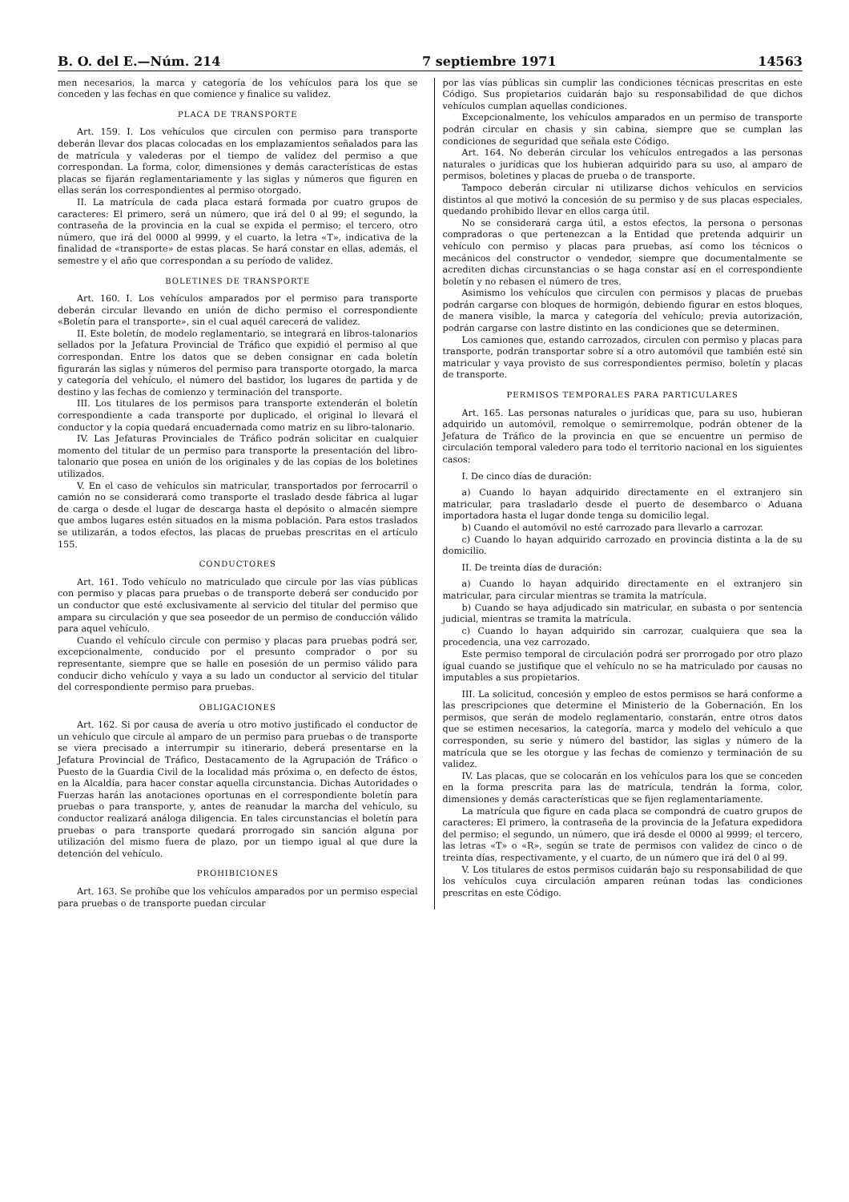B. O. del E.—Núm. 214 7 septiembre 1971 14563
men necesarios, la marca y categoría de los vehículos para los que se conceden y las fechas en que comience y finalice su validez.
PLACA DE TRANSPORTE
Art. 159. I. Los vehículos que circulen con permiso para transporte deberán llevar dos placas colocadas en los emplazamientos señalados para las de matrícula y valederas por el tiempo de validez del permiso a que correspondan. La forma, color, dimensiones y demás características de estas placas se fijarán reglamentariamente y las siglas y números que figuren en ellas serán los correspondientes al permiso otorgado.
II. La matrícula de cada placa estará formada por cuatro grupos de caracteres: El primero, será un número, que irá del 0 al 99; el segundo, la contraseña de la provincia en la cual se expida el permiso; el tercero, otro número, que irá del 0000 al 9999, y el cuarto, la letra «T», indicativa de la finalidad de «transporte» de estas placas. Se hará constar en ellas, además, el semestre y el año que correspondan a su período de validez.
BOLETINES DE TRANSPORTE
Art. 160. I. Los vehículos amparados por el permiso para transporte deberán circular llevando en unión de dicho permiso el correspondiente «Boletín para el transporte», sin el cual aquél carecerá de validez.
II. Este boletín, de modelo reglamentario, se integrará en libros-talonarios sellados por la Jefatura Provincial de Tráfico que expidió el permiso al que correspondan. Entre los datos que se deben consignar en cada boletín figurarán las siglas y números del permiso para transporte otorgado, la marca y categoría del vehículo, el número del bastidor, los lugares de partida y de destino y las fechas de comienzo y terminación del transporte.
III. Los titulares de los permisos para transporte extenderán el boletín correspondiente a cada transporte por duplicado, el original lo llevará el conductor y la copia quedará encuadernada como matriz en su libro-talonario.
IV. Las Jefaturas Provinciales de Tráfico podrán solicitar en cualquier momento del titular de un permiso para transporte la presentación del libro-talonario que posea en unión de los originales y de las copias de los boletines utilizados.
V. En el caso de vehículos sin matricular, transportados por ferrocarril o camión no se considerará como transporte el traslado desde fábrica al lugar de carga o desde el lugar de descarga hasta el depósito o almacén siempre que ambos lugares estén situados en la misma población. Para estos traslados se utilizarán, a todos efectos, las placas de pruebas prescritas en el artículo 155.
CONDUCTORES
Art. 161. Todo vehículo no matriculado que circule por las vías públicas con permiso y placas para pruebas o de transporte deberá ser conducido por un conductor que esté exclusivamente al servicio del titular del permiso que ampara su circulación y que sea poseedor de un permiso de conducción válido para aquel vehículo.
Cuando el vehículo circule con permiso y placas para pruebas podrá ser, excepcionalmente, conducido por el presunto comprador o por su representante, siempre que se halle en posesión de un permiso válido para conducir dicho vehículo y vaya a su lado un conductor al servicio del titular del correspondiente permiso para pruebas.
OBLIGACIONES
Art. 162. Si por causa de avería u otro motivo justificado el conductor de un vehículo que circule al amparo de un permiso para pruebas o de transporte se viera precisado a interrumpir su itinerario, deberá presentarse en la Jefatura Provincial de Tráfico, Destacamento de la Agrupación de Tráfico o Puesto de la Guardia Civil de la localidad más próxima o, en defecto de éstos, en la Alcaldía, para hacer constar aquella circunstancia. Dichas Autoridades o Fuerzas harán las anotaciones oportunas en el correspondiente boletín para pruebas o para transporte, y, antes de reanudar la marcha del vehículo, su conductor realizará análoga diligencia. En tales circunstancias el boletín para pruebas o para transporte quedará prorrogado sin sanción alguna por utilización del mismo fuera de plazo, por un tiempo igual al que dure la detención del vehículo.
PROHIBICIONES
Art. 163. Se prohíbe que los vehículos amparados por un permiso especial para pruebas o de transporte puedan circular
por las vías públicas sin cumplir las condiciones técnicas prescritas en este Código. Sus propietarios cuidarán bajo su responsabilidad de que dichos vehículos cumplan aquellas condiciones.
Excepcionalmente, los vehículos amparados en un permiso de transporte podrán circular en chasis y sin cabina, siempre que se cumplan las condiciones de seguridad que señala este Código.
Art. 164. No deberán circular los vehículos entregados a las personas naturales o jurídicas que los hubieran adquirido para su uso, al amparo de permisos, boletines y placas de prueba o de transporte.
Tampoco deberán circular ni utilizarse dichos vehículos en servicios distintos al que motivó la concesión de su permiso y de sus placas especiales, quedando prohibido llevar en ellos carga útil.
No se considerará carga útil, a estos efectos, la persona o personas compradoras o que pertenezcan a la Entidad que pretenda adquirir un vehículo con permiso y placas para pruebas, así como los técnicos o mecánicos del constructor o vendedor, siempre que documentalmente se acrediten dichas circunstancias o se haga constar así en el correspondiente boletín y no rebasen el número de tres.
Asimismo los vehículos que circulen con permisos y placas de pruebas podrán cargarse con bloques de hormigón, debiendo figurar en estos bloques, de manera visible, la marca y categoría del vehículo; previa autorización, podrán cargarse con lastre distinto en las condiciones que se determinen.
Los camiones que, estando carrozados, circulen con permiso y placas para transporte, podrán transportar sobre sí a otro automóvil que también esté sin matricular y vaya provisto de sus correspondientes permiso, boletín y placas de transporte.
PERMISOS TEMPORALES PARA PARTICULARES
Art. 165. Las personas naturales o jurídicas que, para su uso, hubieran adquirido un automóvil, remolque o semirremolque, podrán obtener de la Jefatura de Tráfico de la provincia en que se encuentre un permiso de circulación temporal valedero para todo el territorio nacional en los siguientes casos:
I. De cinco días de duración:
a) Cuando lo hayan adquirido directamente en el extranjero sin matricular, para trasladarlo desde el puerto de desembarco o Aduana importadora hasta el lugar donde tenga su domicilio legal.
b) Cuando el automóvil no esté carrozado para llevarlo a carrozar.
c) Cuando lo hayan adquirido carrozado en provincia distinta a la de su domicilio.
II. De treinta días de duración:
a) Cuando lo hayan adquirido directamente en el extranjero sin matricular, para circular mientras se tramita la matrícula.
b) Cuando se haya adjudicado sin matricular, en subasta o por sentencia judicial, mientras se tramita la matrícula.
c) Cuando lo hayan adquirido sin carrozar, cualquiera que sea la procedencia, una vez carrozado.
Este permiso temporal de circulación podrá ser prorrogado por otro plazo igual cuando se justifique que el vehículo no se ha matriculado por causas no imputables a sus propietarios.
III. La solicitud, concesión y empleo de estos permisos se hará conforme a las prescripciones que determine el Ministerio de la Gobernación. En los permisos, que serán de modelo reglamentario, constarán, entre otros datos que se estimen necesarios, la categoría, marca y modelo del vehículo a que corresponden, su serie y número del bastidor, las siglas y número de la matrícula que se les otorgue y las fechas de comienzo y terminación de su validez.
IV. Las placas, que se colocarán en los vehículos para los que se conceden en la forma prescrita para las de matrícula, tendrán la forma, color, dimensiones y demás características que se fijen reglamentariamente.
La matrícula que figure en cada placa se compondrá de cuatro grupos de caracteres: El primero, la contraseña de la provincia de la Jefatura expedidora del permiso; el segundo, un número, que irá desde el 0000 al 9999; el tercero, las letras «T» o «R», según se trate de permisos con validez de cinco o de treinta días, respectivamente, y el cuarto, de un número que irá del 0 al 99.
V. Los titulares de estos permisos cuidarán bajo su responsabilidad de que los vehículos cuya circulación amparen reúnan todas las condiciones prescritas en este Código.